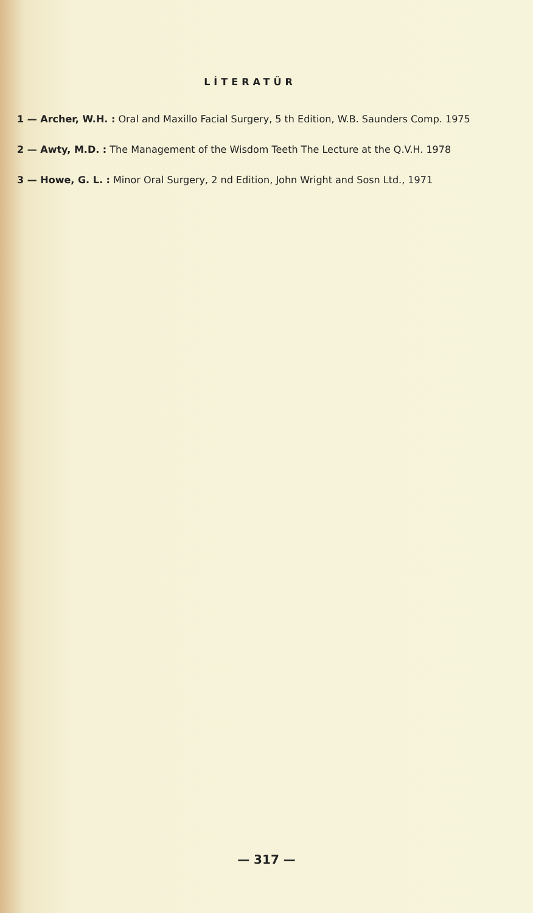LİTERATÜR
1 — Archer, W.H. : Oral and Maxillo Facial Surgery, 5 th Edition, W.B. Saunders Comp. 1975
2 — Awty, M.D. : The Management of the Wisdom Teeth The Lecture at the Q.V.H. 1978
3 — Howe, G. L. : Minor Oral Surgery, 2 nd Edition, John Wright and Sosn Ltd., 1971
— 317 —